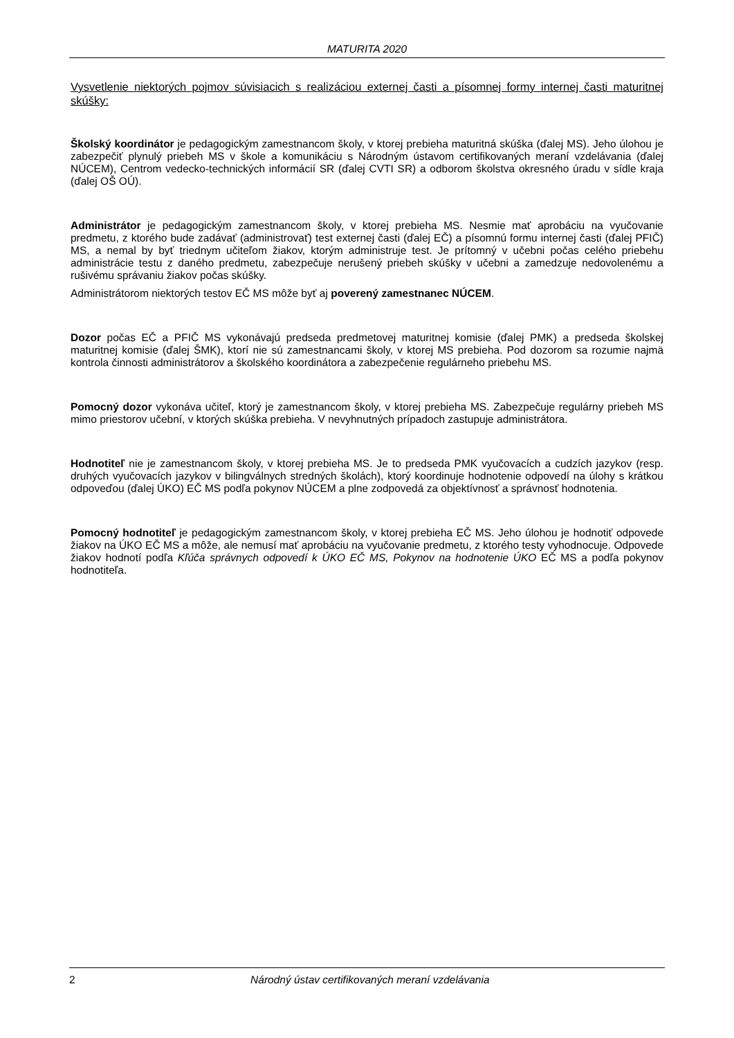MATURITA 2020
Vysvetlenie niektorých pojmov súvisiacich s realizáciou externej časti a písomnej formy internej časti maturitnej skúšky:
Školský koordinátor je pedagogickým zamestnancom školy, v ktorej prebieha maturitná skúška (ďalej MS). Jeho úlohou je zabezpečiť plynulý priebeh MS v škole a komunikáciu s Národným ústavom certifikovaných meraní vzdelávania (ďalej NÚCEM), Centrom vedecko-technických informácií SR (ďalej CVTI SR) a odborom školstva okresného úradu v sídle kraja (ďalej OŠ OÚ).
Administrátor je pedagogickým zamestnancom školy, v ktorej prebieha MS. Nesmie mať aprobáciu na vyučovanie predmetu, z ktorého bude zadávať (administrovať) test externej časti (ďalej EČ) a písomnú formu internej časti (ďalej PFIČ) MS, a nemal by byť triednym učiteľom žiakov, ktorým administruje test. Je prítomný v učebni počas celého priebehu administrácie testu z daného predmetu, zabezpečuje nerušený priebeh skúšky v učebni a zamedzuje nedovolenému a rušivému správaniu žiakov počas skúšky.
Administrátorom niektorých testov EČ MS môže byť aj poverený zamestnanec NÚCEM.
Dozor počas EČ a PFIČ MS vykonávajú predseda predmetovej maturitnej komisie (ďalej PMK) a predseda školskej maturitnej komisie (ďalej ŠMK), ktorí nie sú zamestnancami školy, v ktorej MS prebieha. Pod dozorom sa rozumie najmä kontrola činnosti administrátorov a školského koordinátora a zabezpečenie regulárneho priebehu MS.
Pomocný dozor vykonáva učiteľ, ktorý je zamestnancom školy, v ktorej prebieha MS. Zabezpečuje regulárny priebeh MS mimo priestorov učební, v ktorých skúška prebieha. V nevyhnutných prípadoch zastupuje administrátora.
Hodnotiteľ nie je zamestnancom školy, v ktorej prebieha MS. Je to predseda PMK vyučovacích a cudzích jazykov (resp. druhých vyučovacích jazykov v bilingválnych stredných školách), ktorý koordinuje hodnotenie odpovedí na úlohy s krátkou odpoveďou (ďalej ÚKO) EČ MS podľa pokynov NÚCEM a plne zodpovedá za objektívnosť a správnosť hodnotenia.
Pomocný hodnotiteľ je pedagogickým zamestnancom školy, v ktorej prebieha EČ MS. Jeho úlohou je hodnotiť odpovede žiakov na ÚKO EČ MS a môže, ale nemusí mať aprobáciu na vyučovanie predmetu, z ktorého testy vyhodnocuje. Odpovede žiakov hodnotí podľa Kľúča správnych odpovedí k ÚKO EČ MS, Pokynov na hodnotenie ÚKO EČ MS a podľa pokynov hodnotiteľa.
2 Národný ústav certifikovaných meraní vzdelávania